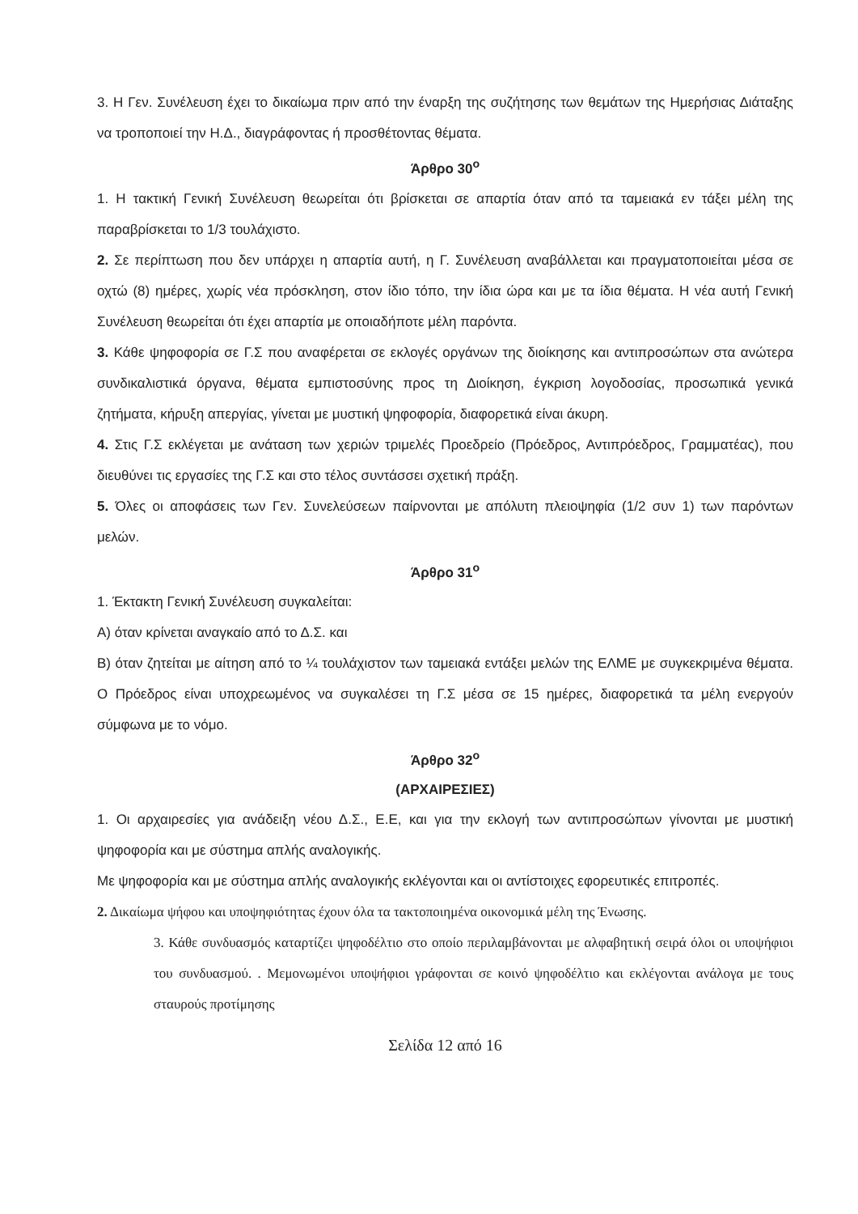3. Η Γεν. Συνέλευση έχει το δικαίωμα πριν από την έναρξη της συζήτησης των θεμάτων της Ημερήσιας Διάταξης να τροποποιεί την Η.Δ., διαγράφοντας ή προσθέτοντας θέματα.
Άρθρο 30<sup>ο</sup>
1. Η τακτική Γενική Συνέλευση θεωρείται ότι βρίσκεται σε απαρτία όταν από τα ταμειακά εν τάξει μέλη της παραβρίσκεται το 1/3 τουλάχιστο.
2. Σε περίπτωση που δεν υπάρχει η απαρτία αυτή, η Γ. Συνέλευση αναβάλλεται και πραγματοποιείται μέσα σε οχτώ (8) ημέρες, χωρίς νέα πρόσκληση, στον ίδιο τόπο, την ίδια ώρα και με τα ίδια θέματα. Η νέα αυτή Γενική Συνέλευση θεωρείται ότι έχει απαρτία με οποιαδήποτε μέλη παρόντα.
3. Κάθε ψηφοφορία σε Γ.Σ που αναφέρεται σε εκλογές οργάνων της διοίκησης και αντιπροσώπων στα ανώτερα συνδικαλιστικά όργανα, θέματα εμπιστοσύνης προς τη Διοίκηση, έγκριση λογοδοσίας, προσωπικά γενικά ζητήματα, κήρυξη απεργίας, γίνεται με μυστική ψηφοφορία, διαφορετικά είναι άκυρη.
4. Στις Γ.Σ εκλέγεται με ανάταση των χεριών τριμελές Προεδρείο (Πρόεδρος, Αντιπρόεδρος, Γραμματέας), που διευθύνει τις εργασίες της Γ.Σ και στο τέλος συντάσσει σχετική πράξη.
5. Όλες οι αποφάσεις των Γεν. Συνελεύσεων παίρνονται με απόλυτη πλειοψηφία (1/2 συν 1) των παρόντων μελών.
Άρθρο 31<sup>ο</sup>
1. Έκτακτη Γενική Συνέλευση συγκαλείται:
Α) όταν κρίνεται αναγκαίο από το Δ.Σ. και
Β) όταν ζητείται με αίτηση από το ¼ τουλάχιστον των ταμειακά εντάξει μελών της ΕΛΜΕ με συγκεκριμένα θέματα. Ο Πρόεδρος είναι υποχρεωμένος να συγκαλέσει τη Γ.Σ μέσα σε 15 ημέρες, διαφορετικά τα μέλη ενεργούν σύμφωνα με το νόμο.
Άρθρο 32<sup>ο</sup>
(ΑΡΧΑΙΡΕΣΙΕΣ)
1. Οι αρχαιρεσίες για ανάδειξη νέου Δ.Σ., Ε.Ε, και για την εκλογή των αντιπροσώπων γίνονται με μυστική ψηφοφορία και με σύστημα απλής αναλογικής.
Με ψηφοφορία και με σύστημα απλής αναλογικής εκλέγονται και οι αντίστοιχες εφορευτικές επιτροπές.
2. Δικαίωμα ψήφου και υποψηφιότητας έχουν όλα τα τακτοποιημένα οικονομικά μέλη της Ένωσης.
3. Κάθε συνδυασμός καταρτίζει ψηφοδέλτιο στο οποίο περιλαμβάνονται με αλφαβητική σειρά όλοι οι υποψήφιοι του συνδυασμού. . Μεμονωμένοι υποψήφιοι γράφονται σε κοινό ψηφοδέλτιο και εκλέγονται ανάλογα με τους σταυρούς προτίμησης
Σελίδα 12 από 16